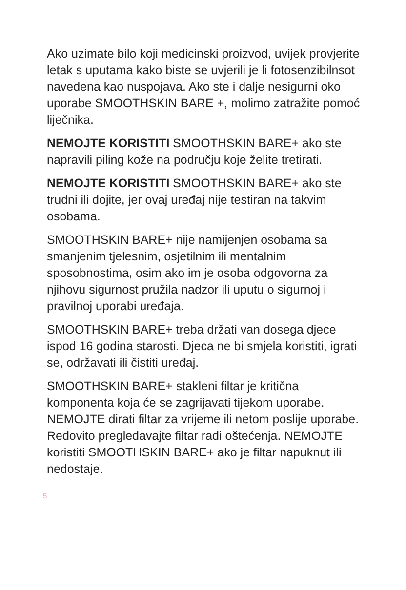Ako uzimate bilo koji medicinski proizvod, uvijek provjerite letak s uputama kako biste se uvjerili je li fotosenzibilnsot navedena kao nuspojava. Ako ste i dalje nesigurni oko uporabe SMOOTHSKIN BARE +, molimo zatražite pomoć liječnika.
NEMOJTE KORISTITI SMOOTHSKIN BARE+ ako ste napravili piling kože na području koje želite tretirati.
NEMOJTE KORISTITI SMOOTHSKIN BARE+ ako ste trudni ili dojite, jer ovaj uređaj nije testiran na takvim osobama.
SMOOTHSKIN BARE+ nije namijenjen osobama sa smanjenim tjelesnim, osjetilnim ili mentalnim sposobnostima, osim ako im je osoba odgovorna za njihovu sigurnost pružila nadzor ili uputu o sigurnoj i pravilnoj uporabi uređaja.
SMOOTHSKIN BARE+ treba držati van dosega djece ispod 16 godina starosti. Djeca ne bi smjela koristiti, igrati se, održavati ili čistiti uređaj.
SMOOTHSKIN BARE+ stakleni filtar je kritična komponenta koja će se zagrijavati tijekom uporabe. NEMOJTE dirati filtar za vrijeme ili netom poslije uporabe. Redovito pregledavajte filtar radi oštećenja. NEMOJTE koristiti SMOOTHSKIN BARE+ ako je filtar napuknut ili nedostaje.
5